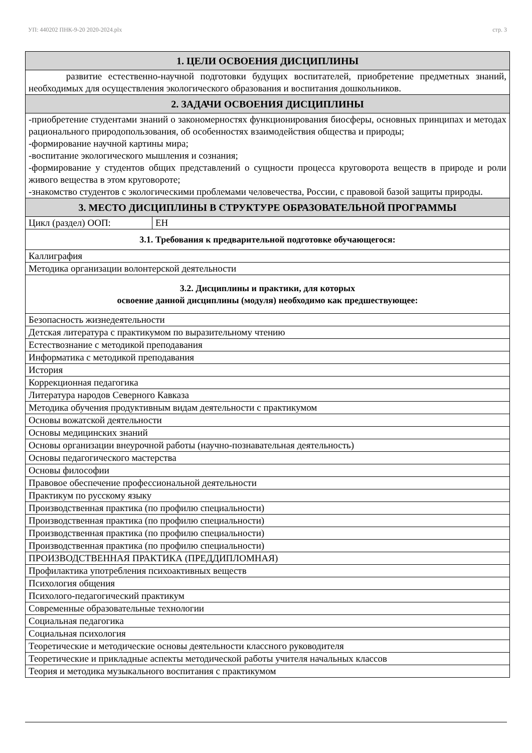УП: 440202 ПНК-9-20 2020-2024.plx стр. 3
| 1. ЦЕЛИ ОСВОЕНИЯ ДИСЦИПЛИНЫ | |
| --- | --- |
| развитие естественно-научной подготовки будущих воспитателей, приобретение предметных знаний, необходимых для осуществления экологического образования и воспитания дошкольников. | |
| 2. ЗАДАЧИ ОСВОЕНИЯ ДИСЦИПЛИНЫ | |
| -приобретение студентами знаний о закономерностях функционирования биосферы, основных принципах и методах рационального природопользования, об особенностях взаимодействия общества и природы; -формирование научной картины мира; -воспитание экологического мышления и сознания; -формирование у студентов общих представлений о сущности процесса круговорота веществ в природе и роли живого вещества в этом круговороте; -знакомство студентов с экологическими проблемами человечества, России, с правовой базой защиты природы. | |
| 3. МЕСТО ДИСЦИПЛИНЫ В СТРУКТУРЕ ОБРАЗОВАТЕЛЬНОЙ ПРОГРАММЫ | |
| Цикл (раздел) ООП: | ЕН |
| 3.1. Требования к предварительной подготовке обучающегося: | |
| Каллиграфия | |
| Методика организации волонтерской деятельности | |
| 3.2. Дисциплины и практики, для которых освоение данной дисциплины (модуля) необходимо как предшествующее: | |
| Безопасность жизнедеятельности | |
| Детская литература с практикумом по выразительному чтению | |
| Естествознание с методикой преподавания | |
| Информатика с методикой преподавания | |
| История | |
| Коррекционная педагогика | |
| Литература народов Северного Кавказа | |
| Методика обучения продуктивным видам деятельности с практикумом | |
| Основы вожатской деятельности | |
| Основы медицинских знаний | |
| Основы организации внеурочной работы (научно-познавательная деятельность) | |
| Основы педагогического мастерства | |
| Основы философии | |
| Правовое обеспечение профессиональной деятельности | |
| Практикум по русскому языку | |
| Производственная практика (по профилю специальности) | |
| Производственная практика (по профилю специальности) | |
| Производственная практика (по профилю специальности) | |
| Производственная практика (по профилю специальности) | |
| ПРОИЗВОДСТВЕННАЯ ПРАКТИКА (ПРЕДДИПЛОМНАЯ) | |
| Профилактика употребления психоактивных веществ | |
| Психология общения | |
| Психолого-педагогический практикум | |
| Современные образовательные технологии | |
| Социальная педагогика | |
| Социальная психология | |
| Теоретические и методические основы деятельности классного руководителя | |
| Теоретические и прикладные аспекты методической работы учителя начальных классов | |
| Теория и методика музыкального воспитания с практикумом | |